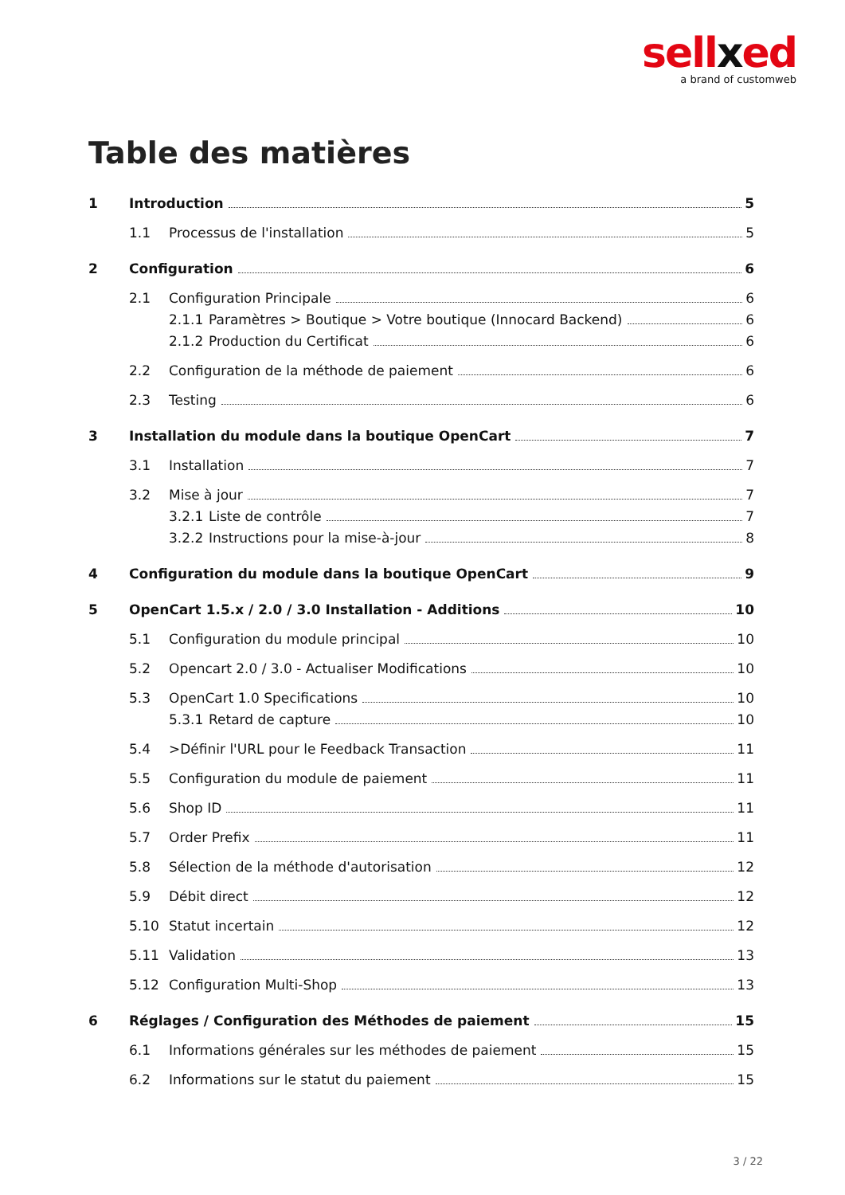sellxed
a brand of customweb
Table des matières
1 Introduction 5
1.1 Processus de l'installation 5
2 Configuration 6
2.1 Configuration Principale 6
2.1.1 Paramètres > Boutique > Votre boutique (Innocard Backend) 6
2.1.2 Production du Certificat 6
2.2 Configuration de la méthode de paiement 6
2.3 Testing 6
3 Installation du module dans la boutique OpenCart 7
3.1 Installation 7
3.2 Mise à jour 7
3.2.1 Liste de contrôle 7
3.2.2 Instructions pour la mise-à-jour 8
4 Configuration du module dans la boutique OpenCart 9
5 OpenCart 1.5.x / 2.0 / 3.0 Installation - Additions 10
5.1 Configuration du module principal 10
5.2 Opencart 2.0 / 3.0 - Actualiser Modifications 10
5.3 OpenCart 1.0 Specifications 10
5.3.1 Retard de capture 10
5.4 >Définir l'URL pour le Feedback Transaction 11
5.5 Configuration du module de paiement 11
5.6 Shop ID 11
5.7 Order Prefix 11
5.8 Sélection de la méthode d'autorisation 12
5.9 Débit direct 12
5.10 Statut incertain 12
5.11 Validation 13
5.12 Configuration Multi-Shop 13
6 Réglages / Configuration des Méthodes de paiement 15
6.1 Informations générales sur les méthodes de paiement 15
6.2 Informations sur le statut du paiement 15
3 / 22